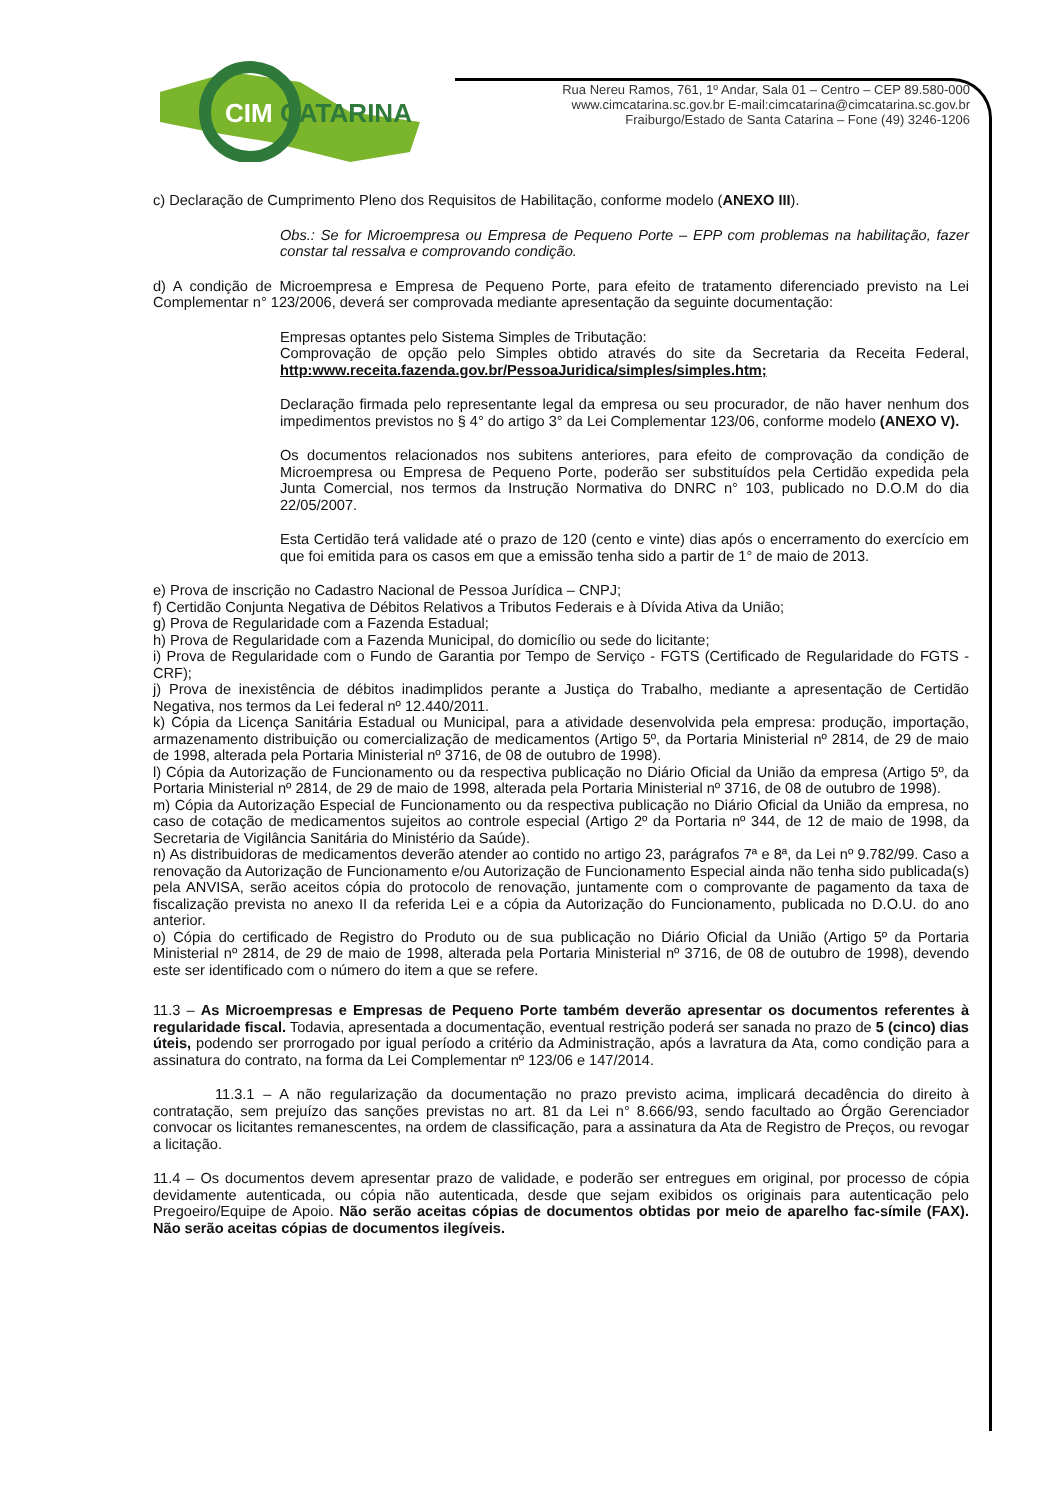CIM
CATARINA
Rua Nereu Ramos, 761, 1º Andar, Sala 01 – Centro – CEP 89.580-000
www.cimcatarina.sc.gov.br E-mail:cimcatarina@cimcatarina.sc.gov.br
Fraiburgo/Estado de Santa Catarina – Fone (49) 3246-1206
c) Declaração de Cumprimento Pleno dos Requisitos de Habilitação, conforme modelo (ANEXO III).
Obs.: Se for Microempresa ou Empresa de Pequeno Porte – EPP com problemas na habilitação, fazer constar tal ressalva e comprovando condição.
d) A condição de Microempresa e Empresa de Pequeno Porte, para efeito de tratamento diferenciado previsto na Lei Complementar n° 123/2006, deverá ser comprovada mediante apresentação da seguinte documentação:
Empresas optantes pelo Sistema Simples de Tributação:
Comprovação de opção pelo Simples obtido através do site da Secretaria da Receita Federal, http:www.receita.fazenda.gov.br/PessoaJuridica/simples/simples.htm;
Declaração firmada pelo representante legal da empresa ou seu procurador, de não haver nenhum dos impedimentos previstos no § 4° do artigo 3° da Lei Complementar 123/06, conforme modelo (ANEXO V).
Os documentos relacionados nos subitens anteriores, para efeito de comprovação da condição de Microempresa ou Empresa de Pequeno Porte, poderão ser substituídos pela Certidão expedida pela Junta Comercial, nos termos da Instrução Normativa do DNRC n° 103, publicado no D.O.M do dia 22/05/2007.
Esta Certidão terá validade até o prazo de 120 (cento e vinte) dias após o encerramento do exercício em que foi emitida para os casos em que a emissão tenha sido a partir de 1° de maio de 2013.
e) Prova de inscrição no Cadastro Nacional de Pessoa Jurídica – CNPJ;
f) Certidão Conjunta Negativa de Débitos Relativos a Tributos Federais e à Dívida Ativa da União;
g) Prova de Regularidade com a Fazenda Estadual;
h) Prova de Regularidade com a Fazenda Municipal, do domicílio ou sede do licitante;
i) Prova de Regularidade com o Fundo de Garantia por Tempo de Serviço - FGTS (Certificado de Regularidade do FGTS - CRF);
j) Prova de inexistência de débitos inadimplidos perante a Justiça do Trabalho, mediante a apresentação de Certidão Negativa, nos termos da Lei federal nº 12.440/2011.
k) Cópia da Licença Sanitária Estadual ou Municipal, para a atividade desenvolvida pela empresa: produção, importação, armazenamento distribuição ou comercialização de medicamentos (Artigo 5º, da Portaria Ministerial nº 2814, de 29 de maio de 1998, alterada pela Portaria Ministerial nº 3716, de 08 de outubro de 1998).
l) Cópia da Autorização de Funcionamento ou da respectiva publicação no Diário Oficial da União da empresa (Artigo 5º, da Portaria Ministerial nº 2814, de 29 de maio de 1998, alterada pela Portaria Ministerial nº 3716, de 08 de outubro de 1998).
m) Cópia da Autorização Especial de Funcionamento ou da respectiva publicação no Diário Oficial da União da empresa, no caso de cotação de medicamentos sujeitos ao controle especial (Artigo 2º da Portaria nº 344, de 12 de maio de 1998, da Secretaria de Vigilância Sanitária do Ministério da Saúde).
n) As distribuidoras de medicamentos deverão atender ao contido no artigo 23, parágrafos 7ª e 8ª, da Lei nº 9.782/99. Caso a renovação da Autorização de Funcionamento e/ou Autorização de Funcionamento Especial ainda não tenha sido publicada(s) pela ANVISA, serão aceitos cópia do protocolo de renovação, juntamente com o comprovante de pagamento da taxa de fiscalização prevista no anexo II da referida Lei e a cópia da Autorização do Funcionamento, publicada no D.O.U. do ano anterior.
o) Cópia do certificado de Registro do Produto ou de sua publicação no Diário Oficial da União (Artigo 5º da Portaria Ministerial nº 2814, de 29 de maio de 1998, alterada pela Portaria Ministerial nº 3716, de 08 de outubro de 1998), devendo este ser identificado com o número do item a que se refere.
11.3 – As Microempresas e Empresas de Pequeno Porte também deverão apresentar os documentos referentes à regularidade fiscal. Todavia, apresentada a documentação, eventual restrição poderá ser sanada no prazo de 5 (cinco) dias úteis, podendo ser prorrogado por igual período a critério da Administração, após a lavratura da Ata, como condição para a assinatura do contrato, na forma da Lei Complementar nº 123/06 e 147/2014.
11.3.1 – A não regularização da documentação no prazo previsto acima, implicará decadência do direito à contratação, sem prejuízo das sanções previstas no art. 81 da Lei n° 8.666/93, sendo facultado ao Órgão Gerenciador convocar os licitantes remanescentes, na ordem de classificação, para a assinatura da Ata de Registro de Preços, ou revogar a licitação.
11.4 – Os documentos devem apresentar prazo de validade, e poderão ser entregues em original, por processo de cópia devidamente autenticada, ou cópia não autenticada, desde que sejam exibidos os originais para autenticação pelo Pregoeiro/Equipe de Apoio. Não serão aceitas cópias de documentos obtidas por meio de aparelho fac-símile (FAX). Não serão aceitas cópias de documentos ilegíveis.